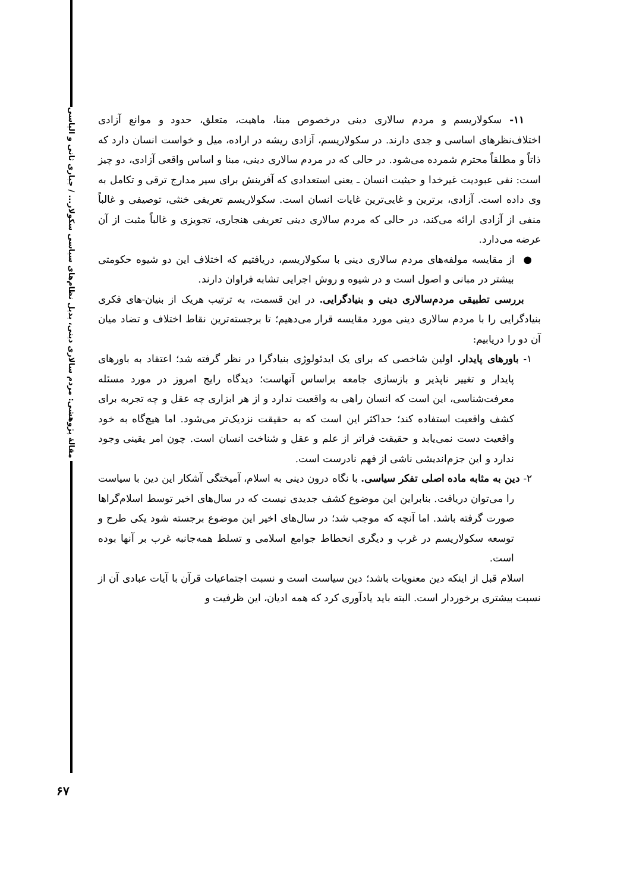مقالهٔ پژوهشی: مردم سالاری دینی، بدیل نظام‌های سیاسی سکولار... / جباری ثانی و الیاسی
۱۱- سکولاریسم و مردم سالاری دینی درخصوص مبنا، ماهیت، متعلق، حدود و موانع آزادی اختلاف‌نظرهای اساسی و جدی دارند. در سکولاریسم، آزادی ریشه در اراده، میل و خواست انسان دارد که ذاتاً و مطلقاً محترم شمرده می‌شود. در حالی که در مردم سالاری دینی، مبنا و اساس واقعی آزادی، دو چیز است: نفی عبودیت غیرخدا و حیثیت انسان ـ یعنی استعدادی که آفرینش برای سیر مدارج ترقی و تکامل به وی داده است. آزادی، برترین و غایی‌ترین غایات انسان است. سکولاریسم تعریفی خنثی، توصیفی و غالباً منفی از آزادی ارائه می‌کند، در حالی که مردم سالاری دینی تعریفی هنجاری، تجویزی و غالباً مثبت از آن عرضه می‌دارد.
● از مقایسه مولفه‌های مردم سالاری دینی با سکولاریسم، دریافتیم که اختلاف این دو شیوه حکومتی بیشتر در مبانی و اصول است و در شیوه و روش اجرایی تشابه فراوان دارند.
بررسی تطبیقی مردم‌سالاری دینی و بنیادگرایی. در این قسمت، به ترتیب هریک از بنیان-های فکری بنیادگرایی را با مردم سالاری دینی مورد مقایسه قرار می‌دهیم؛ تا برجسته‌ترین نقاط اختلاف و تضاد میان آن دو را دریابیم:
۱- باورهای پایدار. اولین شاخصی که برای یک ایدئولوژی بنیادگرا در نظر گرفته شد؛ اعتقاد به باورهای پایدار و تغییر ناپذیر و بازسازی جامعه براساس آنهاست؛ دیدگاه رایج امروز در مورد مسئله معرفت‌شناسی، این است که انسان راهی به واقعیت ندارد و از هر ابزاری چه عقل و چه تجربه برای کشف واقعیت استفاده کند؛ حداکثر این است که به حقیقت نزدیک‌تر می‌شود. اما هیچ‌گاه به خود واقعیت دست نمی‌یابد و حقیقت فراتر از علم و عقل و شناخت انسان است. چون امر یقینی وجود ندارد و این جزم‌اندیشی ناشی از فهم نادرست است.
۲- دین به مثابه ماده اصلی تفکر سیاسی. با نگاه درون دینی به اسلام، آمیختگی آشکار این دین با سیاست را می‌توان دریافت. بنابراین این موضوع کشف جدیدی نیست که در سال‌های اخیر توسط اسلام‌گراها صورت گرفته باشد. اما آنچه که موجب شد؛ در سال‌های اخیر این موضوع برجسته شود یکی طرح و توسعه سکولاریسم در غرب و دیگری انحطاط جوامع اسلامی و تسلط همه‌جانبه غرب بر آنها بوده است.
اسلام قبل از اینکه دین معنویات باشد؛ دین سیاست است و نسبت اجتماعیات قرآن با آیات عبادی آن از نسبت بیشتری برخوردار است. البته باید یادآوری کرد که همه ادیان، این ظرفیت و
۶۷